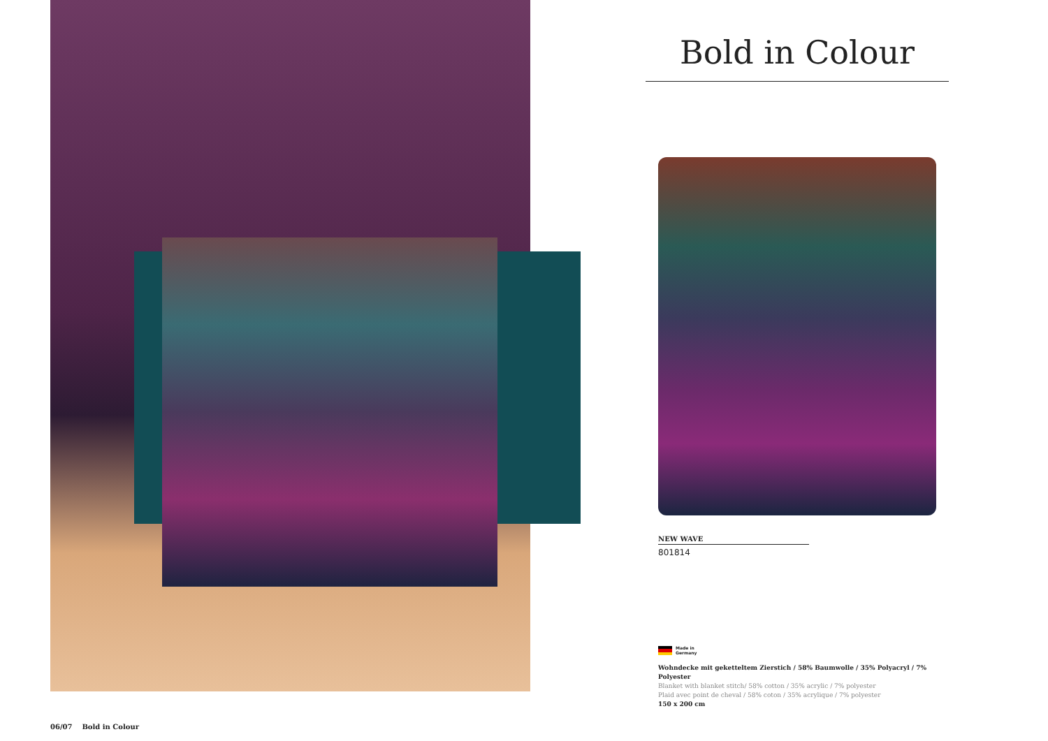Bold in Colour
NEW WAVE
801814
Made in
Germany
Wohndecke mit geketteltem Zierstich / 58% Baumwolle / 35% Polyacryl / 7% Polyester
Blanket with blanket stitch/ 58% cotton / 35% acrylic / 7% polyester
Plaid avec point de cheval / 58% coton / 35% acrylique / 7% polyester
150 x 200 cm
06/07 Bold in Colour